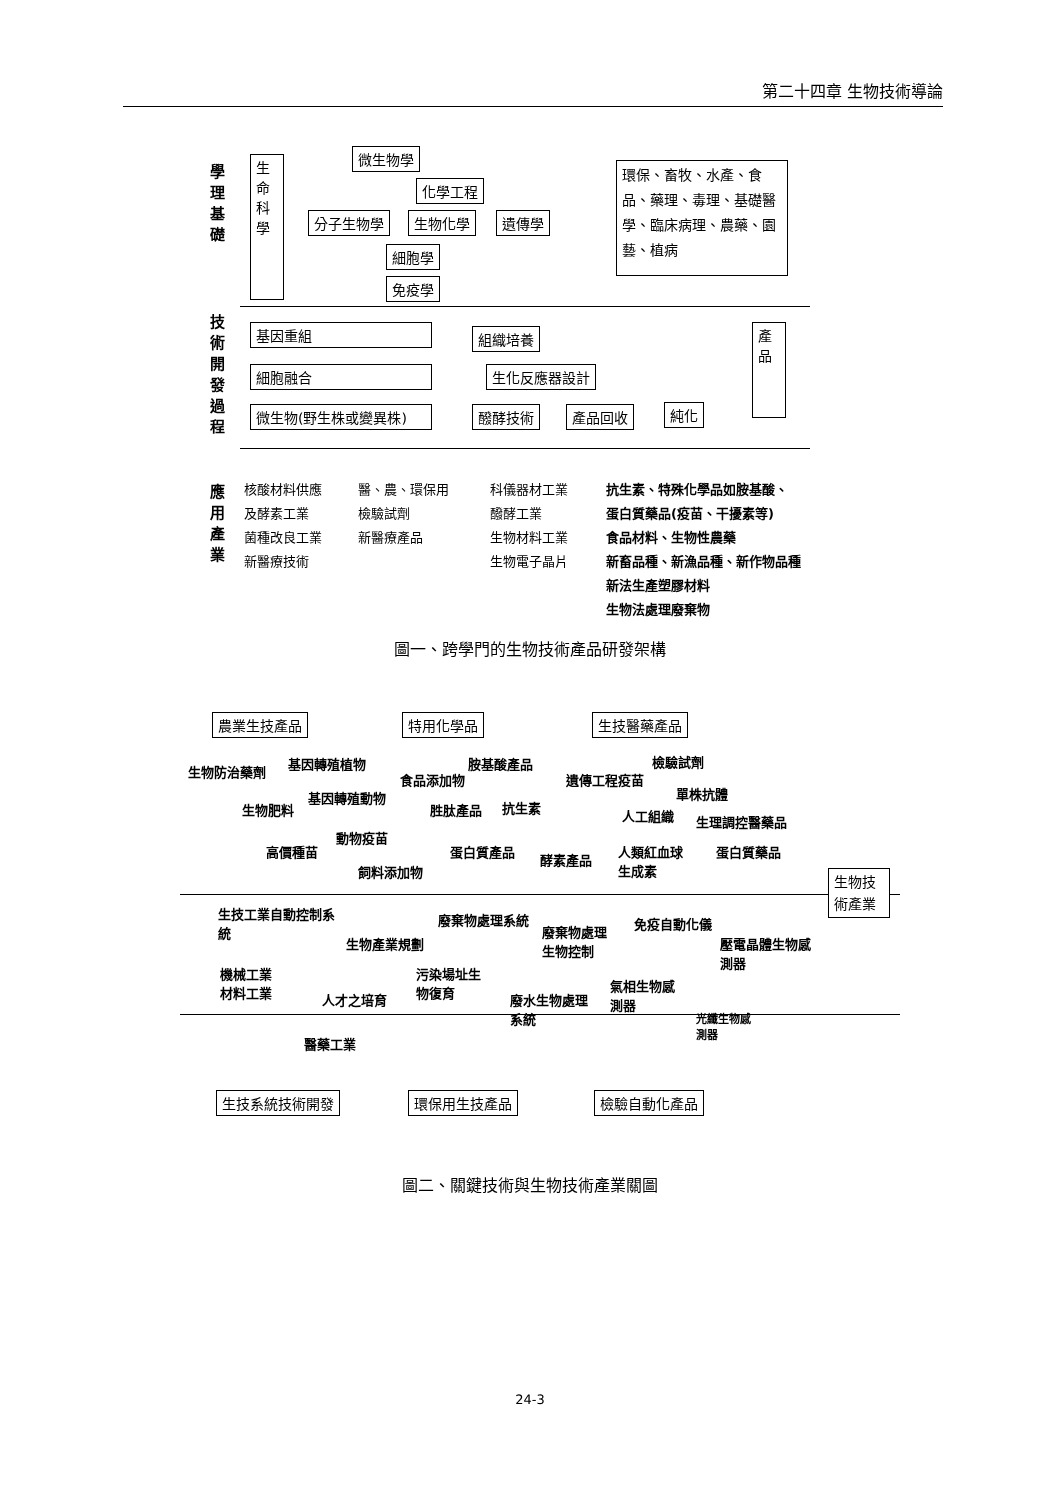第二十四章 生物技術導論
學理基礎
生命科學
微生物學
化學工程
分子生物學 生物化學 遺傳學
細胞學
免疫學
環保、畜牧、水產、食品、藥理、毒理、基礎醫學、臨床病理、農藥、園藝、植病
技術開發過程
基因重組
細胞融合
微生物(野生株或變異株)
組織培養
生化反應器設計
醱酵技術 產品回收 純化
產品
應用產業
核酸材料供應
及酵素工業
菌種改良工業
新醫療技術
醫、農、環保用
檢驗試劑
新醫療產品
科儀器材工業
醱酵工業
生物材料工業
生物電子晶片
抗生素、特殊化學品如胺基酸、
蛋白質藥品(疫苗、干擾素等)
食品材料、生物性農藥
新畜品種、新漁品種、新作物品種
新法生產塑膠材料
生物法處理廢棄物
圖一、跨學門的生物技術產品研發架構
農業生技產品 特用化學品 生技醫藥產品
生物技術產業
生物防治藥劑
基因轉殖植物
基因轉殖動物
生物肥料
動物疫苗
高價種苗
飼料添加物
食品添加物
胺基酸產品
胜肽產品 抗生素
蛋白質產品
酵素產品
遺傳工程疫苗
檢驗試劑
單株抗體
人工組織 生理調控醫藥品
人類紅血球
生成素
蛋白質藥品
生技工業自動控制系
統
生物產業規劃
機械工業
材料工業
人才之培育
醫藥工業
廢棄物處理系統
廢棄物處理
生物控制
污染場址生
物復育
廢水生物處理
系統
免疫自動化儀
壓電晶體生物感
測器
氣相生物感
測器
光纖生物感
測器
生技系統技術開發 環保用生技產品 檢驗自動化產品
圖二、關鍵技術與生物技術產業關圖
24-3